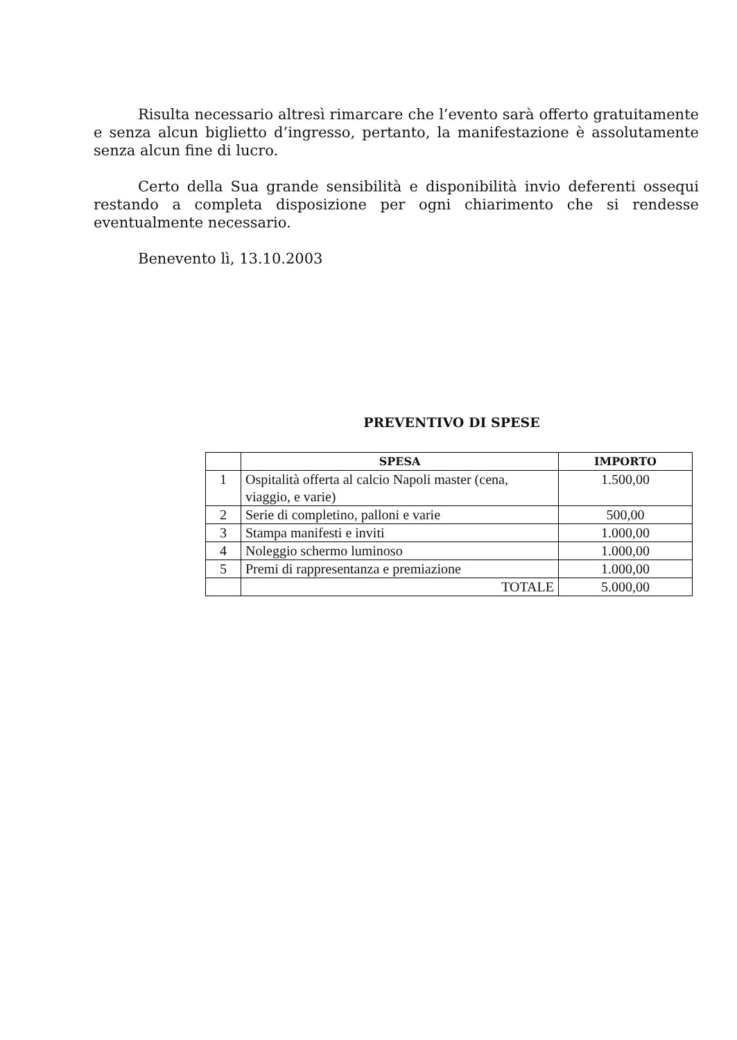Risulta necessario altresì rimarcare che l’evento sarà offerto gratuitamente e senza alcun biglietto d’ingresso, pertanto, la manifestazione è assolutamente senza alcun fine di lucro.
Certo della Sua grande sensibilità e disponibilità invio deferenti ossequi restando a completa disposizione per ogni chiarimento che si rendesse eventualmente necessario.
Benevento lì, 13.10.2003
PREVENTIVO DI SPESE
| | SPESA | IMPORTO |
| --- | --- | --- |
| 1 | Ospitalità offerta al calcio Napoli master (cena, viaggio, e varie) | 1.500,00 |
| 2 | Serie di completino, palloni e varie | 500,00 |
| 3 | Stampa manifesti e inviti | 1.000,00 |
| 4 | Noleggio schermo luminoso | 1.000,00 |
| 5 | Premi di rappresentanza e premiazione | 1.000,00 |
| | TOTALE | 5.000,00 |